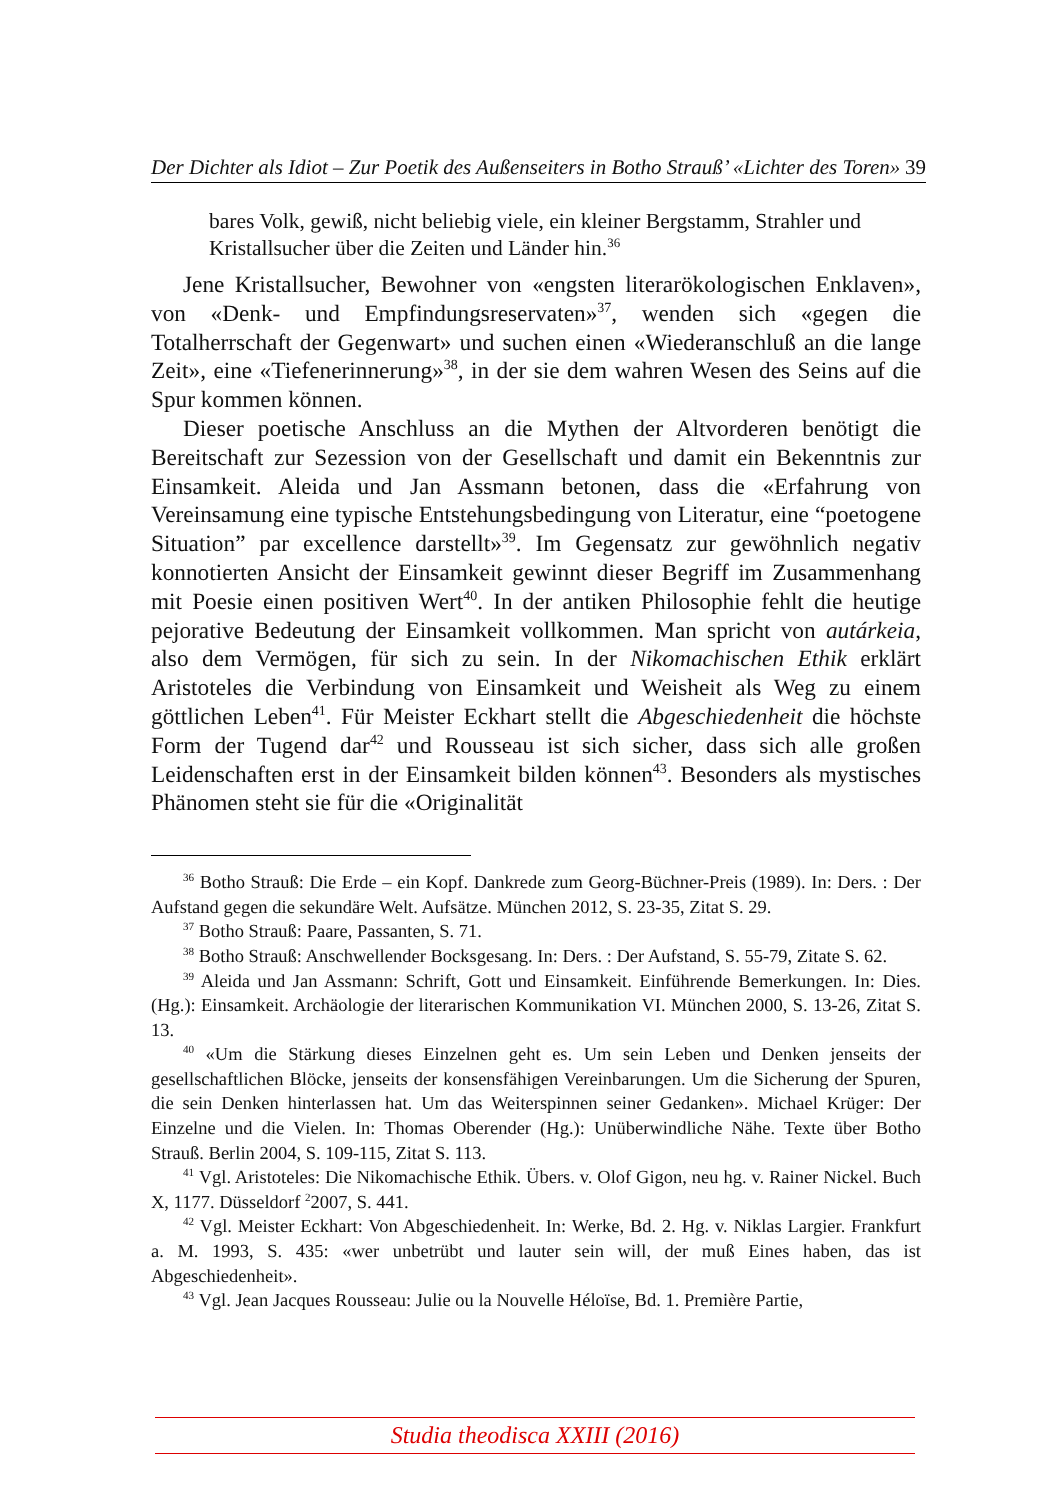Der Dichter als Idiot – Zur Poetik des Außenseiters in Botho Strauß’ «Lichter des Toren» 39
bares Volk, gewiß, nicht beliebig viele, ein kleiner Bergstamm, Strahler und Kristallsucher über die Zeiten und Länder hin.<sup>36</sup>
Jene Kristallsucher, Bewohner von «engsten literarökologischen Enklaven», von «Denk- und Empfindungsreservaten»<sup>37</sup>, wenden sich «gegen die Totalherrschaft der Gegenwart» und suchen einen «Wiederanschluß an die lange Zeit», eine «Tiefenerinnerung»<sup>38</sup>, in der sie dem wahren Wesen des Seins auf die Spur kommen können.
Dieser poetische Anschluss an die Mythen der Altvorderen benötigt die Bereitschaft zur Sezession von der Gesellschaft und damit ein Bekenntnis zur Einsamkeit. Aleida und Jan Assmann betonen, dass die «Erfahrung von Vereinsamung eine typische Entstehungsbedingung von Literatur, eine “poetogene Situation” par excellence darstellt»<sup>39</sup>. Im Gegensatz zur gewöhnlich negativ konnotierten Ansicht der Einsamkeit gewinnt dieser Begriff im Zusammenhang mit Poesie einen positiven Wert<sup>40</sup>. In der antiken Philosophie fehlt die heutige pejorative Bedeutung der Einsamkeit vollkommen. Man spricht von autárkeia, also dem Vermögen, für sich zu sein. In der Nikomachischen Ethik erklärt Aristoteles die Verbindung von Einsamkeit und Weisheit als Weg zu einem göttlichen Leben<sup>41</sup>. Für Meister Eckhart stellt die Abgeschiedenheit die höchste Form der Tugend dar<sup>42</sup> und Rousseau ist sich sicher, dass sich alle großen Leidenschaften erst in der Einsamkeit bilden können<sup>43</sup>. Besonders als mystisches Phänomen steht sie für die «Originalität
<sup>36</sup> Botho Strauß: Die Erde – ein Kopf. Dankrede zum Georg-Büchner-Preis (1989). In: Ders. : Der Aufstand gegen die sekundäre Welt. Aufsätze. München 2012, S. 23-35, Zitat S. 29.
<sup>37</sup> Botho Strauß: Paare, Passanten, S. 71.
<sup>38</sup> Botho Strauß: Anschwellender Bocksgesang. In: Ders. : Der Aufstand, S. 55-79, Zitate S. 62.
<sup>39</sup> Aleida und Jan Assmann: Schrift, Gott und Einsamkeit. Einführende Bemerkungen. In: Dies. (Hg.): Einsamkeit. Archäologie der literarischen Kommunikation VI. München 2000, S. 13-26, Zitat S. 13.
<sup>40</sup> «Um die Stärkung dieses Einzelnen geht es. Um sein Leben und Denken jenseits der gesellschaftlichen Blöcke, jenseits der konsensfähigen Vereinbarungen. Um die Sicherung der Spuren, die sein Denken hinterlassen hat. Um das Weiterspinnen seiner Gedanken». Michael Krüger: Der Einzelne und die Vielen. In: Thomas Oberender (Hg.): Unüberwindliche Nähe. Texte über Botho Strauß. Berlin 2004, S. 109-115, Zitat S. 113.
<sup>41</sup> Vgl. Aristoteles: Die Nikomachische Ethik. Übers. v. Olof Gigon, neu hg. v. Rainer Nickel. Buch X, 1177. Düsseldorf <sup>2</sup>2007, S. 441.
<sup>42</sup> Vgl. Meister Eckhart: Von Abgeschiedenheit. In: Werke, Bd. 2. Hg. v. Niklas Largier. Frankfurt a. M. 1993, S. 435: «wer unbetrübt und lauter sein will, der muß Eines haben, das ist Abgeschiedenheit».
<sup>43</sup> Vgl. Jean Jacques Rousseau: Julie ou la Nouvelle Héloïse, Bd. 1. Première Partie,
Studia theodisca XXIII (2016)